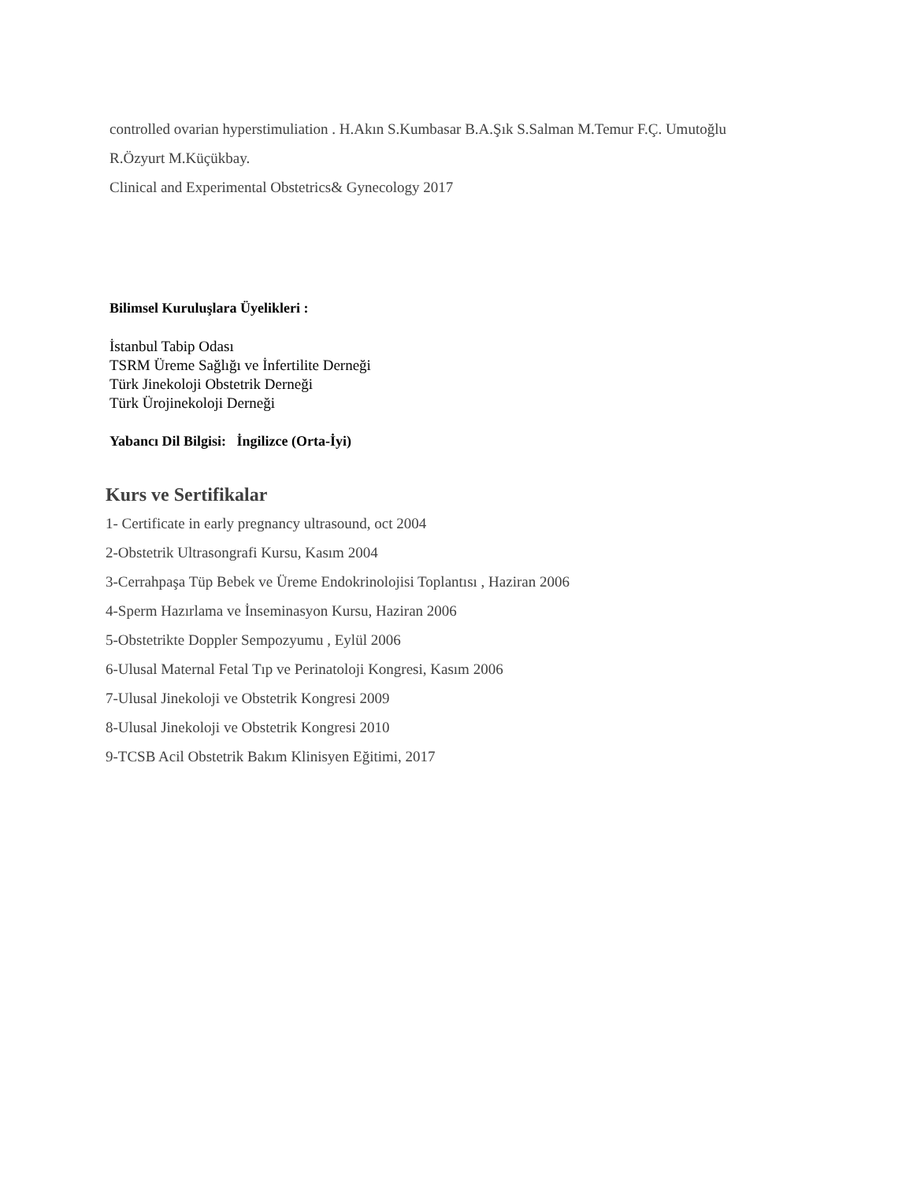controlled ovarian hyperstimuliation . H.Akın S.Kumbasar B.A.Şık S.Salman M.Temur F.Ç. Umutoğlu
R.Özyurt M.Küçükbay.
Clinical and Experimental Obstetrics& Gynecology 2017
Bilimsel Kuruluşlara Üyelikleri :
İstanbul Tabip Odası
TSRM Üreme Sağlığı ve İnfertilite Derneği
Türk Jinekoloji Obstetrik Derneği
Türk Ürojinekoloji Derneği
Yabancı Dil Bilgisi: İngilizce (Orta-İyi)
Kurs ve Sertifikalar
1- Certificate in early pregnancy ultrasound, oct 2004
2-Obstetrik Ultrasongrafi Kursu, Kasım 2004
3-Cerrahpaşa Tüp Bebek ve Üreme Endokrinolojisi Toplantısı , Haziran 2006
4-Sperm Hazırlama ve İnseminasyon Kursu, Haziran 2006
5-Obstetrikte Doppler Sempozyumu , Eylül 2006
6-Ulusal Maternal Fetal Tıp ve Perinatoloji Kongresi, Kasım 2006
7-Ulusal Jinekoloji ve Obstetrik Kongresi 2009
8-Ulusal Jinekoloji ve Obstetrik Kongresi 2010
9-TCSB Acil Obstetrik Bakım Klinisyen Eğitimi, 2017